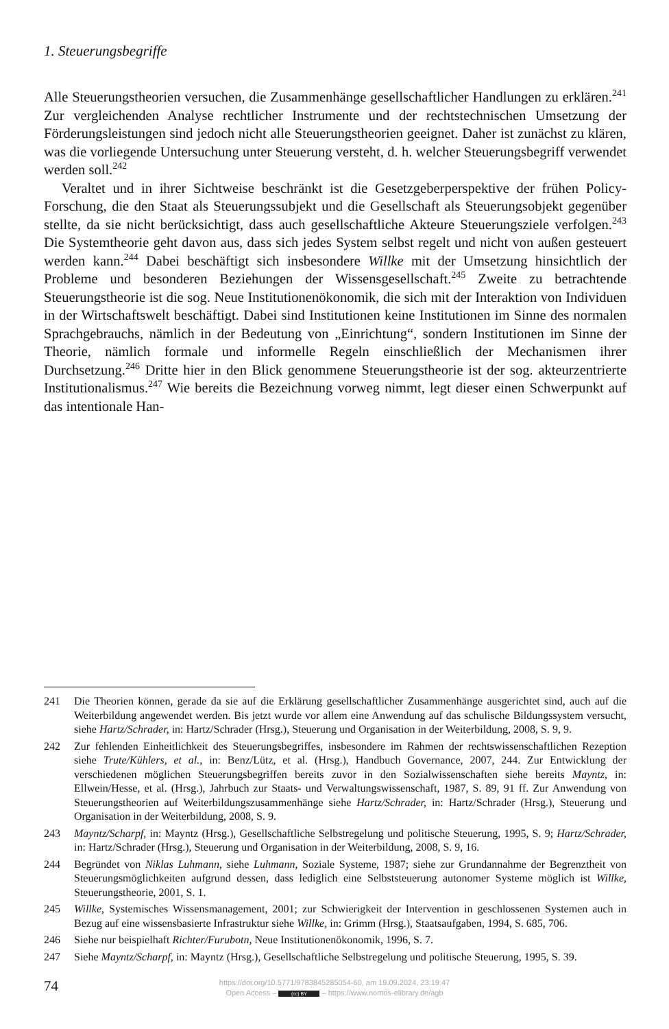1. Steuerungsbegriffe
Alle Steuerungstheorien versuchen, die Zusammenhänge gesellschaftlicher Handlungen zu erklären.<sup>241</sup> Zur vergleichenden Analyse rechtlicher Instrumente und der rechtstechnischen Umsetzung der Förderungsleistungen sind jedoch nicht alle Steuerungstheorien geeignet. Daher ist zunächst zu klären, was die vorliegende Untersuchung unter Steuerung versteht, d. h. welcher Steuerungsbegriff verwendet werden soll.<sup>242</sup>
Veraltet und in ihrer Sichtweise beschränkt ist die Gesetzgeberperspektive der frühen Policy-Forschung, die den Staat als Steuerungssubjekt und die Gesellschaft als Steuerungsobjekt gegenüber stellte, da sie nicht berücksichtigt, dass auch gesellschaftliche Akteure Steuerungsziele verfolgen.<sup>243</sup> Die Systemtheorie geht davon aus, dass sich jedes System selbst regelt und nicht von außen gesteuert werden kann.<sup>244</sup> Dabei beschäftigt sich insbesondere Willke mit der Umsetzung hinsichtlich der Probleme und besonderen Beziehungen der Wissensgesellschaft.<sup>245</sup> Zweite zu betrachtende Steuerungstheorie ist die sog. Neue Institutionenökonomik, die sich mit der Interaktion von Individuen in der Wirtschaftswelt beschäftigt. Dabei sind Institutionen keine Institutionen im Sinne des normalen Sprachgebrauchs, nämlich in der Bedeutung von „Einrichtung“, sondern Institutionen im Sinne der Theorie, nämlich formale und informelle Regeln einschließlich der Mechanismen ihrer Durchsetzung.<sup>246</sup> Dritte hier in den Blick genommene Steuerungstheorie ist der sog. akteurzentrierte Institutionalismus.<sup>247</sup> Wie bereits die Bezeichnung vorweg nimmt, legt dieser einen Schwerpunkt auf das intentionale Han-
241 Die Theorien können, gerade da sie auf die Erklärung gesellschaftlicher Zusammenhänge ausgerichtet sind, auch auf die Weiterbildung angewendet werden. Bis jetzt wurde vor allem eine Anwendung auf das schulische Bildungssystem versucht, siehe Hartz/Schrader, in: Hartz/Schrader (Hrsg.), Steuerung und Organisation in der Weiterbildung, 2008, S. 9, 9.
242 Zur fehlenden Einheitlichkeit des Steuerungsbegriffes, insbesondere im Rahmen der rechtswissenschaftlichen Rezeption siehe Trute/Kühlers, et al., in: Benz/Lütz, et al. (Hrsg.), Handbuch Governance, 2007, 244. Zur Entwicklung der verschiedenen möglichen Steuerungsbegriffen bereits zuvor in den Sozialwissenschaften siehe bereits Mayntz, in: Ellwein/Hesse, et al. (Hrsg.), Jahrbuch zur Staats- und Verwaltungswissenschaft, 1987, S. 89, 91 ff. Zur Anwendung von Steuerungstheorien auf Weiterbildungszusammenhänge siehe Hartz/Schrader, in: Hartz/Schrader (Hrsg.), Steuerung und Organisation in der Weiterbildung, 2008, S. 9.
243 Mayntz/Scharpf, in: Mayntz (Hrsg.), Gesellschaftliche Selbstregelung und politische Steuerung, 1995, S. 9; Hartz/Schrader, in: Hartz/Schrader (Hrsg.), Steuerung und Organisation in der Weiterbildung, 2008, S. 9, 16.
244 Begründet von Niklas Luhmann, siehe Luhmann, Soziale Systeme, 1987; siehe zur Grundannahme der Begrenztheit von Steuerungsmöglichkeiten aufgrund dessen, dass lediglich eine Selbststeuerung autonomer Systeme möglich ist Willke, Steuerungstheorie, 2001, S. 1.
245 Willke, Systemisches Wissensmanagement, 2001; zur Schwierigkeit der Intervention in geschlossenen Systemen auch in Bezug auf eine wissensbasierte Infrastruktur siehe Willke, in: Grimm (Hrsg.), Staatsaufgaben, 1994, S. 685, 706.
246 Siehe nur beispielhaft Richter/Furubotn, Neue Institutionenökonomik, 1996, S. 7.
247 Siehe Mayntz/Scharpf, in: Mayntz (Hrsg.), Gesellschaftliche Selbstregelung und politische Steuerung, 1995, S. 39.
74
https://doi.org/10.5771/9783845285054-60, am 19.09.2024, 23:19:47
Open Access – (cc) BY – https://www.nomos-elibrary.de/agb